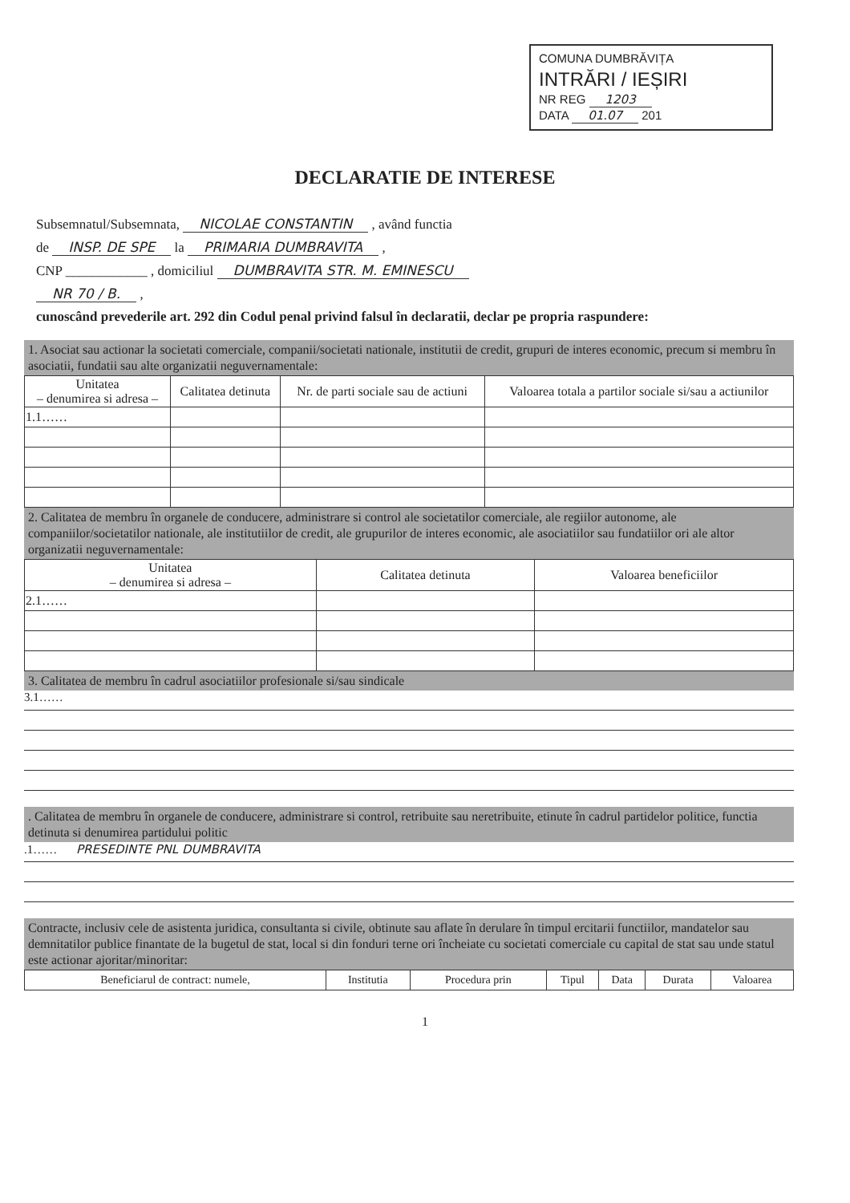COMUNA DUMBRĂVIȚA
INTRĂRI / IEȘIRI
NR REG 1203
DATA 01.07 201
DECLARATIE DE INTERESE
Subsemnatul/Subsemnata, NICOLAE CONSTANTIN , având functia
de INSP. DE SPE la PRIMARIA DUMBRAVITA ,
CNP ____________ , domiciliul DUMBRAVITA STR. M. EMINESCU
NR 70 / B. ,
cunoscând prevederile art. 292 din Codul penal privind falsul în declaratii, declar pe propria raspundere:
1. Asociat sau actionar la societati comerciale, companii/societati nationale, institutii de credit, grupuri de interes economic, precum si membru în asociatii, fundatii sau alte organizatii neguvernamentale:
| Unitatea – denumirea si adresa – | Calitatea detinuta | Nr. de parti sociale sau de actiuni | Valoarea totala a partilor sociale si/sau a actiunilor |
| --- | --- | --- | --- |
| 1.1…… | | | |
2. Calitatea de membru în organele de conducere, administrare si control ale societatilor comerciale, ale regiilor autonome, ale companiilor/societatilor nationale, ale institutiilor de credit, ale grupurilor de interes economic, ale asociatiilor sau fundatiilor ori ale altor organizatii neguvernamentale:
| Unitatea – denumirea si adresa – | Calitatea detinuta | Valoarea beneficiilor |
| --- | --- | --- |
| 2.1…… | | |
3. Calitatea de membru în cadrul asociatiilor profesionale si/sau sindicale
3.1……
. Calitatea de membru în organele de conducere, administrare si control, retribuite sau neretribuite, etinute în cadrul partidelor politice, functia detinuta si denumirea partidului politic
.1…… PRESEDINTE PNL DUMBRAVITA
Contracte, inclusiv cele de asistenta juridica, consultanta si civile, obtinute sau aflate în derulare în timpul ercitarii functiilor, mandatelor sau demnitatilor publice finantate de la bugetul de stat, local si din fonduri terne ori încheiate cu societati comerciale cu capital de stat sau unde statul este actionar ajoritar/minoritar:
| Beneficiarul de contract: numele, | Institutia | Procedura prin | Tipul | Data | Durata | Valoarea |
| --- | --- | --- | --- | --- | --- | --- |
1